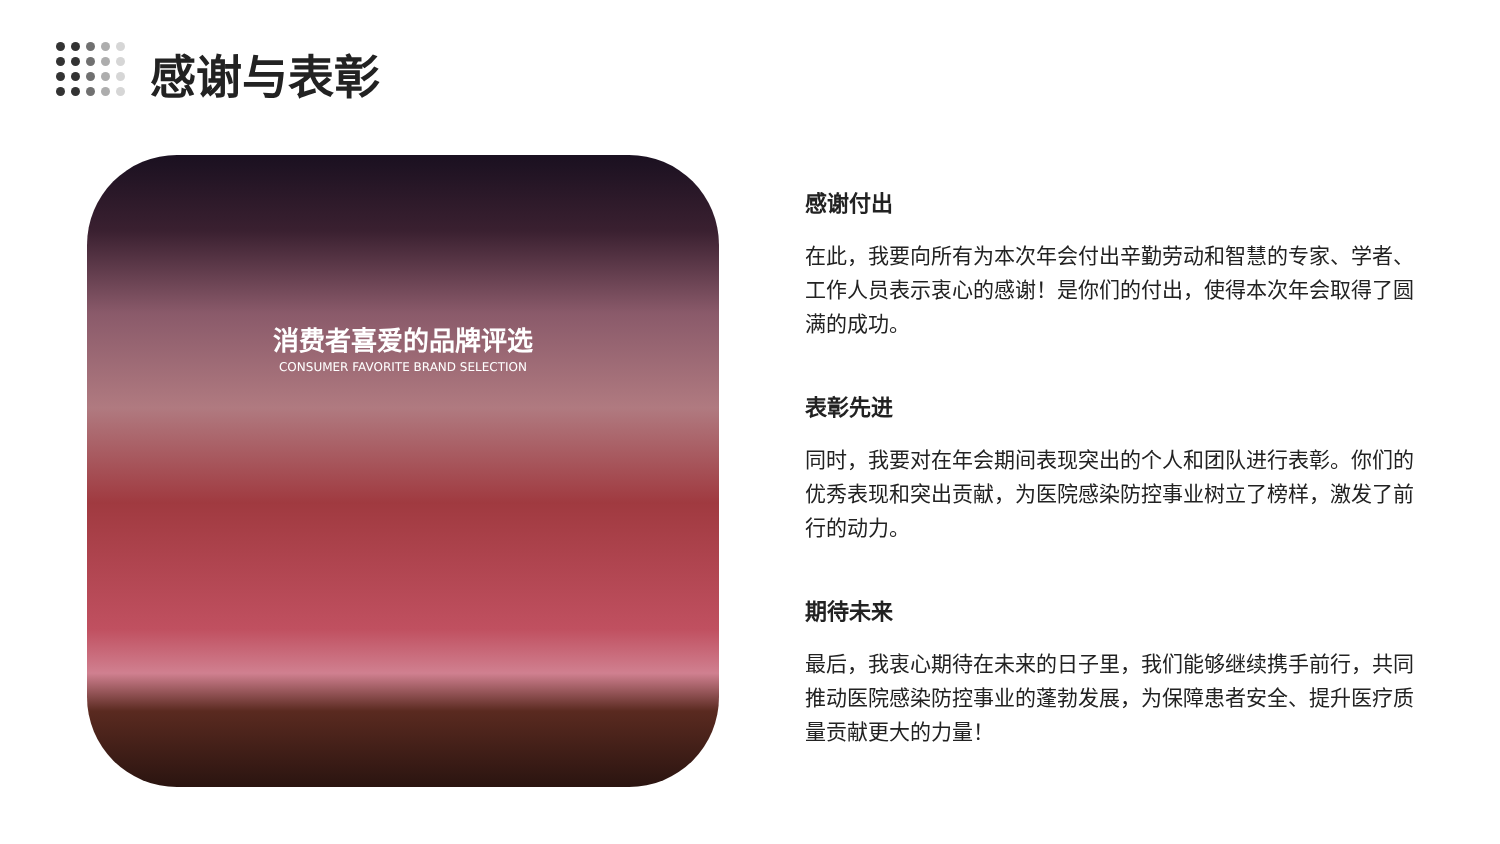感谢与表彰
消费者喜爱的品牌评选
CONSUMER FAVORITE BRAND SELECTION
感谢付出
在此，我要向所有为本次年会付出辛勤劳动和智慧的专家、学者、工作人员表示衷心的感谢！是你们的付出，使得本次年会取得了圆满的成功。
表彰先进
同时，我要对在年会期间表现突出的个人和团队进行表彰。你们的优秀表现和突出贡献，为医院感染防控事业树立了榜样，激发了前行的动力。
期待未来
最后，我衷心期待在未来的日子里，我们能够继续携手前行，共同推动医院感染防控事业的蓬勃发展，为保障患者安全、提升医疗质量贡献更大的力量！